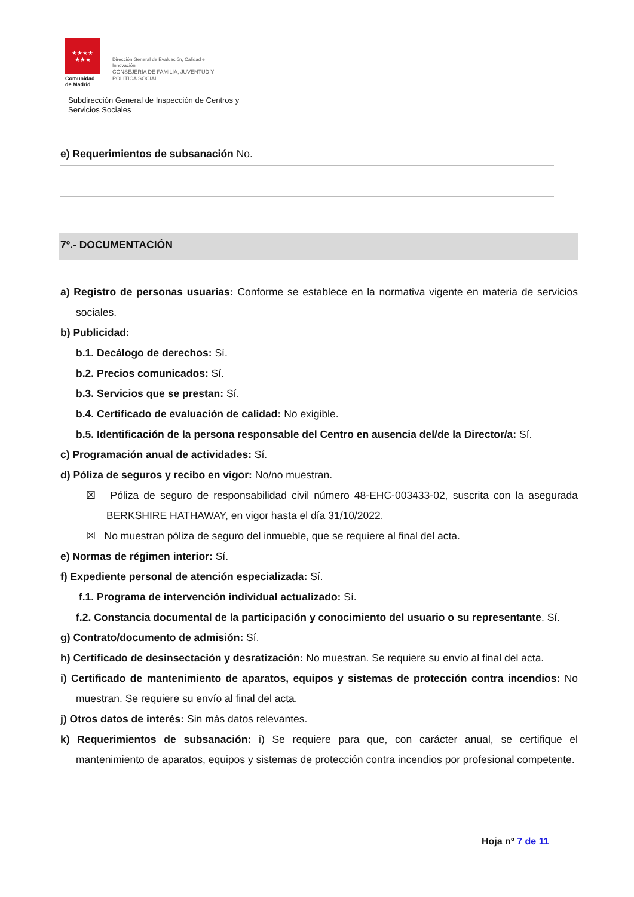★★★★
★★★
Comunidad
de Madrid
Dirección General de Evaluación, Calidad e
Innovación
CONSEJERÍA DE FAMILIA, JUVENTUD Y
POLITICA SOCIAL
Subdirección General de Inspección de Centros y
Servicios Sociales
e) Requerimientos de subsanación No.
7º.- DOCUMENTACIÓN
a) Registro de personas usuarias: Conforme se establece en la normativa vigente en materia de servicios sociales.
b) Publicidad:
b.1. Decálogo de derechos: Sí.
b.2. Precios comunicados: Sí.
b.3. Servicios que se prestan: Sí.
b.4. Certificado de evaluación de calidad: No exigible.
b.5. Identificación de la persona responsable del Centro en ausencia del/de la Director/a: Sí.
c) Programación anual de actividades: Sí.
d) Póliza de seguros y recibo en vigor: No/no muestran.
☒ Póliza de seguro de responsabilidad civil número 48-EHC-003433-02, suscrita con la asegurada BERKSHIRE HATHAWAY, en vigor hasta el día 31/10/2022.
☒ No muestran póliza de seguro del inmueble, que se requiere al final del acta.
e) Normas de régimen interior: Sí.
f) Expediente personal de atención especializada: Sí.
f.1. Programa de intervención individual actualizado: Sí.
f.2. Constancia documental de la participación y conocimiento del usuario o su representante. Sí.
g) Contrato/documento de admisión: Sí.
h) Certificado de desinsectación y desratización: No muestran. Se requiere su envío al final del acta.
i) Certificado de mantenimiento de aparatos, equipos y sistemas de protección contra incendios: No muestran. Se requiere su envío al final del acta.
j) Otros datos de interés: Sin más datos relevantes.
k) Requerimientos de subsanación: i) Se requiere para que, con carácter anual, se certifique el mantenimiento de aparatos, equipos y sistemas de protección contra incendios por profesional competente.
Hoja nº 7 de 11